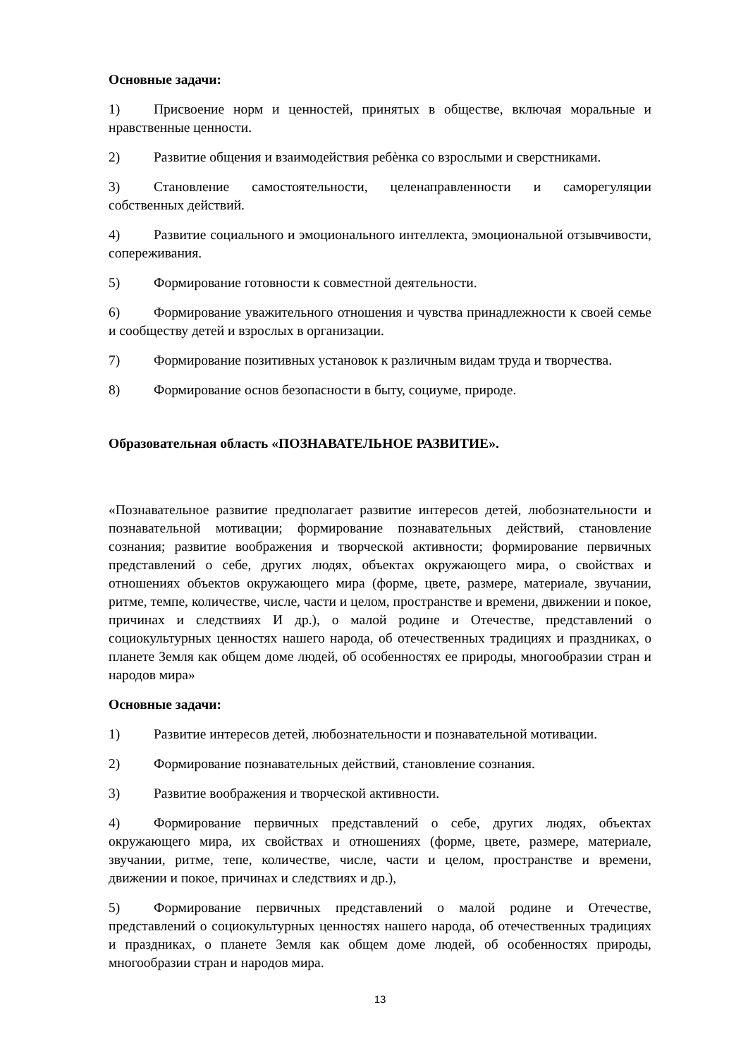Основные задачи:
1) Присвоение норм и ценностей, принятых в обществе, включая моральные и нравственные ценности.
2) Развитие общения и взаимодействия ребѐнка со взрослыми и сверстниками.
3) Становление самостоятельности, целенаправленности и саморегуляции собственных действий.
4) Развитие социального и эмоционального интеллекта, эмоциональной отзывчивости, сопереживания.
5) Формирование готовности к совместной деятельности.
6) Формирование уважительного отношения и чувства принадлежности к своей семье и сообществу детей и взрослых в организации.
7) Формирование позитивных установок к различным видам труда и творчества.
8) Формирование основ безопасности в быту, социуме, природе.
Образовательная область «ПОЗНАВАТЕЛЬНОЕ РАЗВИТИЕ».
«Познавательное развитие предполагает развитие интересов детей, любознательности и познавательной мотивации; формирование познавательных действий, становление сознания; развитие воображения и творческой активности; формирование первичных представлений о себе, других людях, объектах окружающего мира, о свойствах и отношениях объектов окружающего мира (форме, цвете, размере, материале, звучании, ритме, темпе, количестве, числе, части и целом, пространстве и времени, движении и покое, причинах и следствиях И др.), о малой родине и Отечестве, представлений о социокультурных ценностях нашего народа, об отечественных традициях и праздниках, о планете Земля как общем доме людей, об особенностях ее природы, многообразии стран и народов мира»
Основные задачи:
1) Развитие интересов детей, любознательности и познавательной мотивации.
2) Формирование познавательных действий, становление сознания.
3) Развитие воображения и творческой активности.
4) Формирование первичных представлений о себе, других людях, объектах окружающего мира, их свойствах и отношениях (форме, цвете, размере, материале, звучании, ритме, тепе, количестве, числе, части и целом, пространстве и времени, движении и покое, причинах и следствиях и др.),
5) Формирование первичных представлений о малой родине и Отечестве, представлений о социокультурных ценностях нашего народа, об отечественных традициях и праздниках, о планете Земля как общем доме людей, об особенностях природы, многообразии стран и народов мира.
13